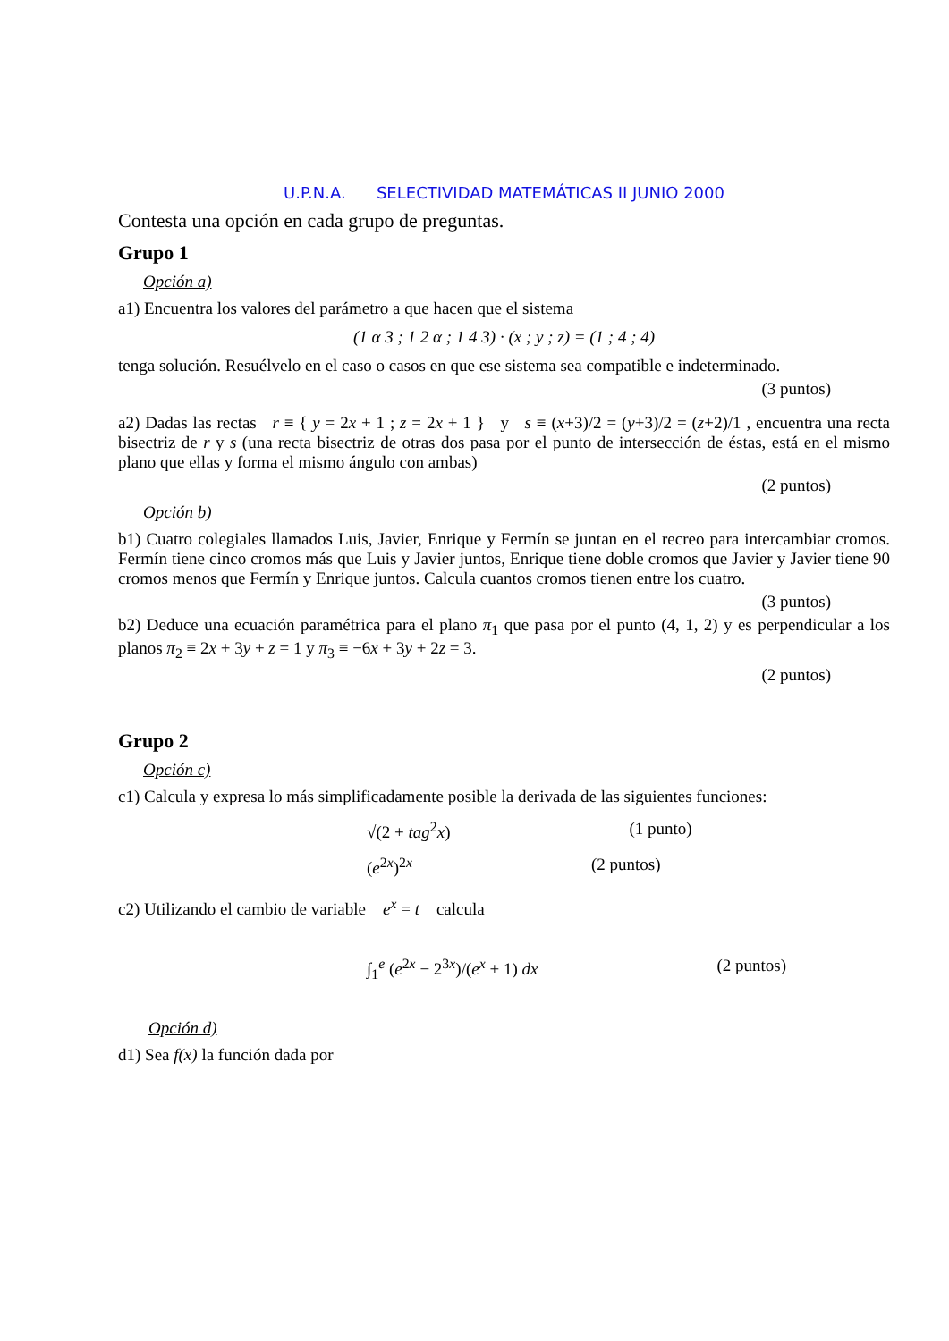U.P.N.A. SELECTIVIDAD MATEMÁTICAS II JUNIO 2000
Contesta una opción en cada grupo de preguntas.
Grupo 1
Opción a)
a1) Encuentra los valores del parámetro a que hacen que el sistema
(1 α 3 ; 1 2 α ; 1 4 3) · (x ; y ; z) = (1 ; 4 ; 4)
tenga solución. Resuélvelo en el caso o casos en que ese sistema sea compatible e indeterminado.
(3 puntos)
a2) Dadas las rectas r ≡ { y = 2x + 1 ; z = 2x + 1 } y s ≡ (x+3)/2 = (y+3)/2 = (z+2)/1 , encuentra una recta bisectriz de r y s (una recta bisectriz de otras dos pasa por el punto de intersección de éstas, está en el mismo plano que ellas y forma el mismo ángulo con ambas)
(2 puntos)
Opción b)
b1) Cuatro colegiales llamados Luis, Javier, Enrique y Fermín se juntan en el recreo para intercambiar cromos. Fermín tiene cinco cromos más que Luis y Javier juntos, Enrique tiene doble cromos que Javier y Javier tiene 90 cromos menos que Fermín y Enrique juntos. Calcula cuantos cromos tienen entre los cuatro.
(3 puntos)
b2) Deduce una ecuación paramétrica para el plano π<sub>1</sub> que pasa por el punto (4, 1, 2) y es perpendicular a los planos π<sub>2</sub> ≡ 2x + 3y + z = 1 y π<sub>3</sub> ≡ −6x + 3y + 2z = 3.
(2 puntos)
Grupo 2
Opción c)
c1) Calcula y expresa lo más simplificadamente posible la derivada de las siguientes funciones:
√(2 + tag<sup>2</sup>x) (1 punto)
(e<sup>2x</sup>)<sup>2x</sup> (2 puntos)
c2) Utilizando el cambio de variable e<sup>x</sup> = t calcula
∫<sub>1</sub><sup>e</sup> (e<sup>2x</sup> − 2<sup>3x</sup>)/(e<sup>x</sup> + 1) dx (2 puntos)
Opción d)
d1) Sea f(x) la función dada por